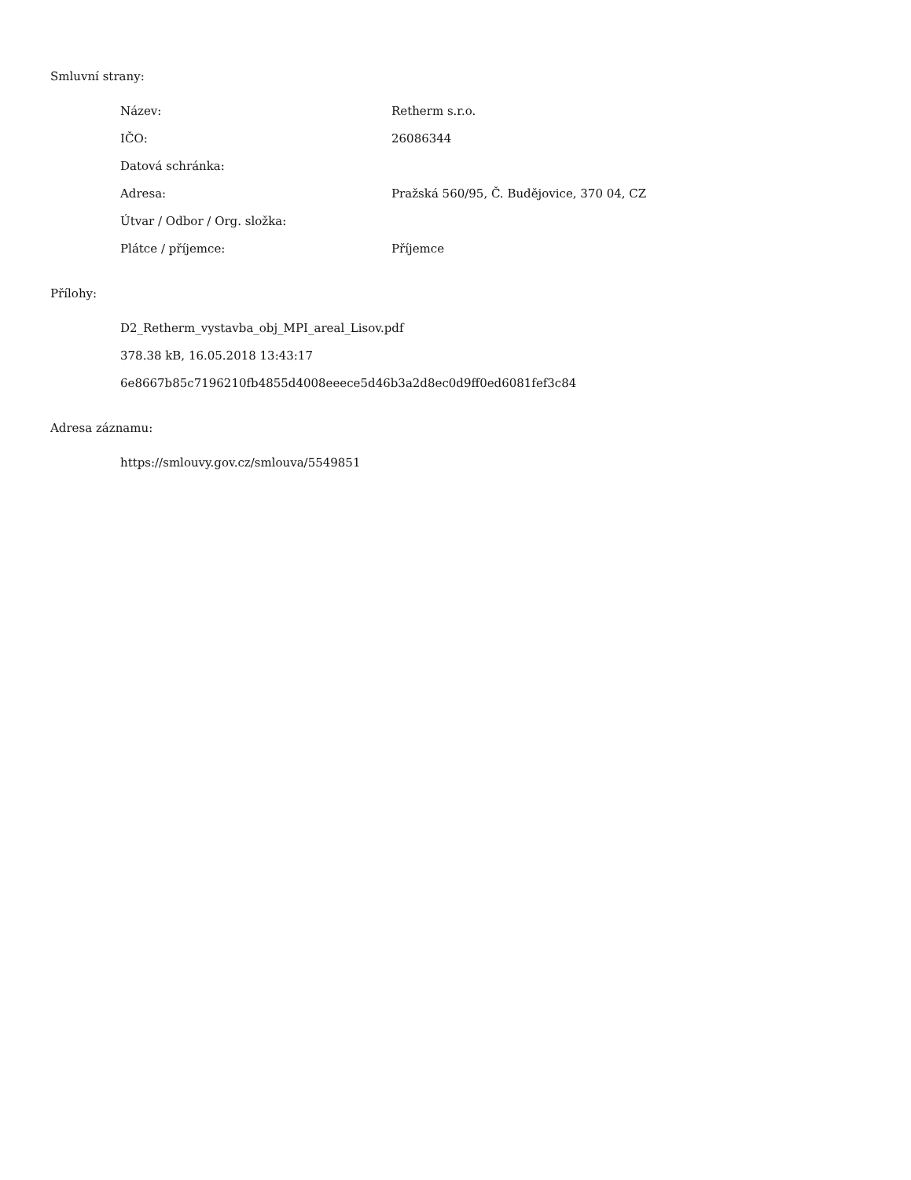Smluvní strany:
| Název: | Retherm s.r.o. |
| IČO: | 26086344 |
| Datová schránka: | |
| Adresa: | Pražská 560/95, Č. Budějovice, 370 04, CZ |
| Útvar / Odbor / Org. složka: | |
| Plátce / příjemce: | Příjemce |
Přílohy:
D2_Retherm_vystavba_obj_MPI_areal_Lisov.pdf
378.38 kB, 16.05.2018 13:43:17
6e8667b85c7196210fb4855d4008eeece5d46b3a2d8ec0d9ff0ed6081fef3c84
Adresa záznamu:
https://smlouvy.gov.cz/smlouva/5549851